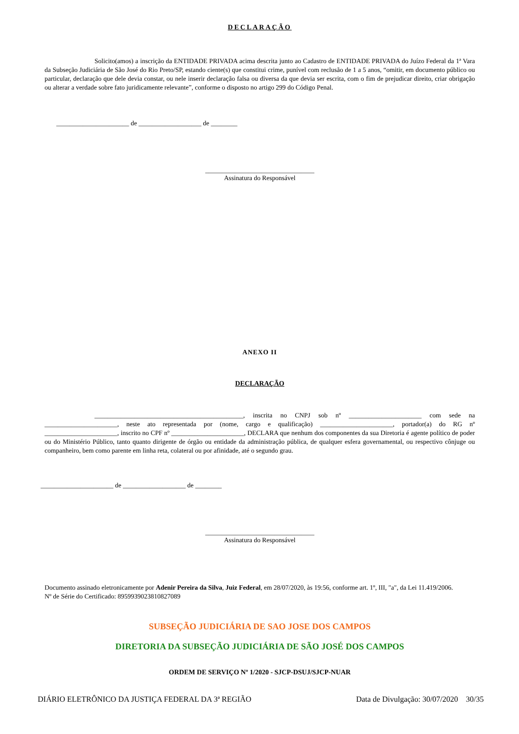DECLARAÇÃO
Solicito(amos) a inscrição da ENTIDADE PRIVADA acima descrita junto ao Cadastro de ENTIDADE PRIVADA do Juízo Federal da 1ª Vara da Subseção Judiciária de São José do Rio Preto/SP, estando ciente(s) que constitui crime, punível com reclusão de 1 a 5 anos, “omitir, em documento público ou particular, declaração que dele devia constar, ou nele inserir declaração falsa ou diversa da que devia ser escrita, com o fim de prejudicar direito, criar obrigação ou alterar a verdade sobre fato juridicamente relevante”, conforme o disposto no artigo 299 do Código Penal.
______________________ de ___________________ de ________
_________________________________
Assinatura do Responsável
ANEXO II
DECLARAÇÃO
_____________________________________________, inscrita no CNPJ sob nº ______________________ com sede na ______________________, neste ato representada por (nome, cargo e qualificação) ______________________, portador(a) do RG nº ______________________, inscrito no CPF nº ______________________, DECLARA que nenhum dos componentes da sua Diretoria é agente político de poder ou do Ministério Público, tanto quanto dirigente de órgão ou entidade da administração pública, de qualquer esfera governamental, ou respectivo cônjuge ou companheiro, bem como parente em linha reta, colateral ou por afinidade, até o segundo grau.
______________________ de ___________________ de ________
_________________________________
Assinatura do Responsável
Documento assinado eletronicamente por Adenir Pereira da Silva, Juiz Federal, em 28/07/2020, às 19:56, conforme art. 1º, III, "a", da Lei 11.419/2006.
Nº de Série do Certificado: 8959939023810827089
SUBSEÇÃO JUDICIÁRIA DE SAO JOSE DOS CAMPOS
DIRETORIA DA SUBSEÇÃO JUDICIÁRIA DE SÃO JOSÉ DOS CAMPOS
ORDEM DE SERVIÇO Nº 1/2020 - SJCP-DSUJ/SJCP-NUAR
DIÁRIO ELETRÔNICO DA JUSTIÇA FEDERAL DA 3ª REGIÃO Data de Divulgação: 30/07/2020 30/35